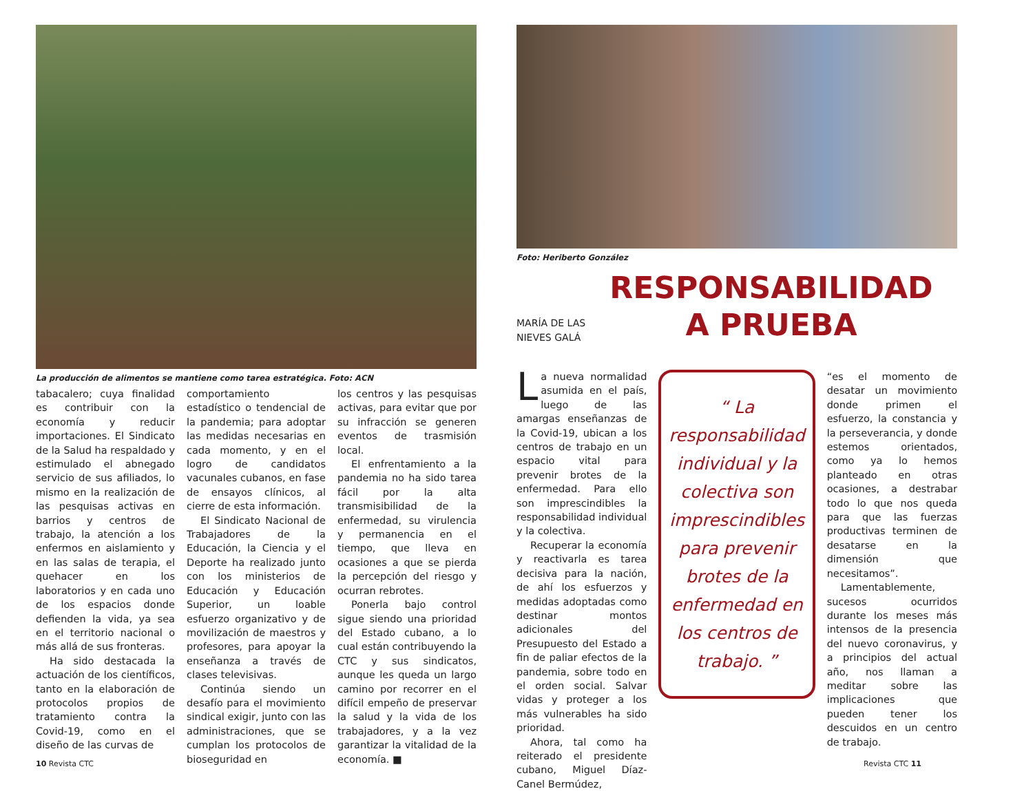La producción de alimentos se mantiene como tarea estratégica. Foto: ACN
tabacalero; cuya finalidad es contribuir con la economía y reducir importaciones. El Sindicato de la Salud ha respaldado y estimulado el abnegado servicio de sus afiliados, lo mismo en la realización de las pesquisas activas en barrios y centros de trabajo, la atención a los enfermos en aislamiento y en las salas de terapia, el quehacer en los laboratorios y en cada uno de los espacios donde defienden la vida, ya sea en el territorio nacional o más allá de sus fronteras.
Ha sido destacada la actuación de los científicos, tanto en la elaboración de protocolos propios de tratamiento contra la Covid-19, como en el diseño de las curvas de
comportamiento estadístico o tendencial de la pandemia; para adoptar las medidas necesarias en cada momento, y en el logro de candidatos vacunales cubanos, en fase de ensayos clínicos, al cierre de esta información.
El Sindicato Nacional de Trabajadores de la Educación, la Ciencia y el Deporte ha realizado junto con los ministerios de Educación y Educación Superior, un loable esfuerzo organizativo y de movilización de maestros y profesores, para apoyar la enseñanza a través de clases televisivas.
Continúa siendo un desafío para el movimiento sindical exigir, junto con las administraciones, que se cumplan los protocolos de bioseguridad en
los centros y las pesquisas activas, para evitar que por su infracción se generen eventos de trasmisión local.
El enfrentamiento a la pandemia no ha sido tarea fácil por la alta transmisibilidad de la enfermedad, su virulencia y permanencia en el tiempo, que lleva en ocasiones a que se pierda la percepción del riesgo y ocurran rebrotes.
Ponerla bajo control sigue siendo una prioridad del Estado cubano, a lo cual están contribuyendo la CTC y sus sindicatos, aunque les queda un largo camino por recorrer en el difícil empeño de preservar la salud y la vida de los trabajadores, y a la vez garantizar la vitalidad de la economía. ■
10 Revista CTC
Foto: Heriberto González
RESPONSABILIDAD
A PRUEBA
MARÍA DE LAS
NIEVES GALÁ
La nueva normalidad asumida en el país, luego de las amargas enseñanzas de la Covid-19, ubican a los centros de trabajo en un espacio vital para prevenir brotes de la enfermedad. Para ello son imprescindibles la responsabilidad individual y la colectiva.
Recuperar la economía y reactivarla es tarea decisiva para la nación, de ahí los esfuerzos y medidas adoptadas como destinar montos adicionales del Presupuesto del Estado a fin de paliar efectos de la pandemia, sobre todo en el orden social. Salvar vidas y proteger a los más vulnerables ha sido prioridad.
Ahora, tal como ha reiterado el presidente cubano, Miguel Díaz-Canel Bermúdez,
“ La responsabilidad individual y la colectiva son imprescindibles para prevenir brotes de la enfermedad en los centros de trabajo. ”
“es el momento de desatar un movimiento donde primen el esfuerzo, la constancia y la perseverancia, y donde estemos orientados, como ya lo hemos planteado en otras ocasiones, a destrabar todo lo que nos queda para que las fuerzas productivas terminen de desatarse en la dimensión que necesitamos”.
Lamentablemente, sucesos ocurridos durante los meses más intensos de la presencia del nuevo coronavirus, y a principios del actual año, nos llaman a meditar sobre las implicaciones que pueden tener los descuidos en un centro de trabajo.
Revista CTC 11